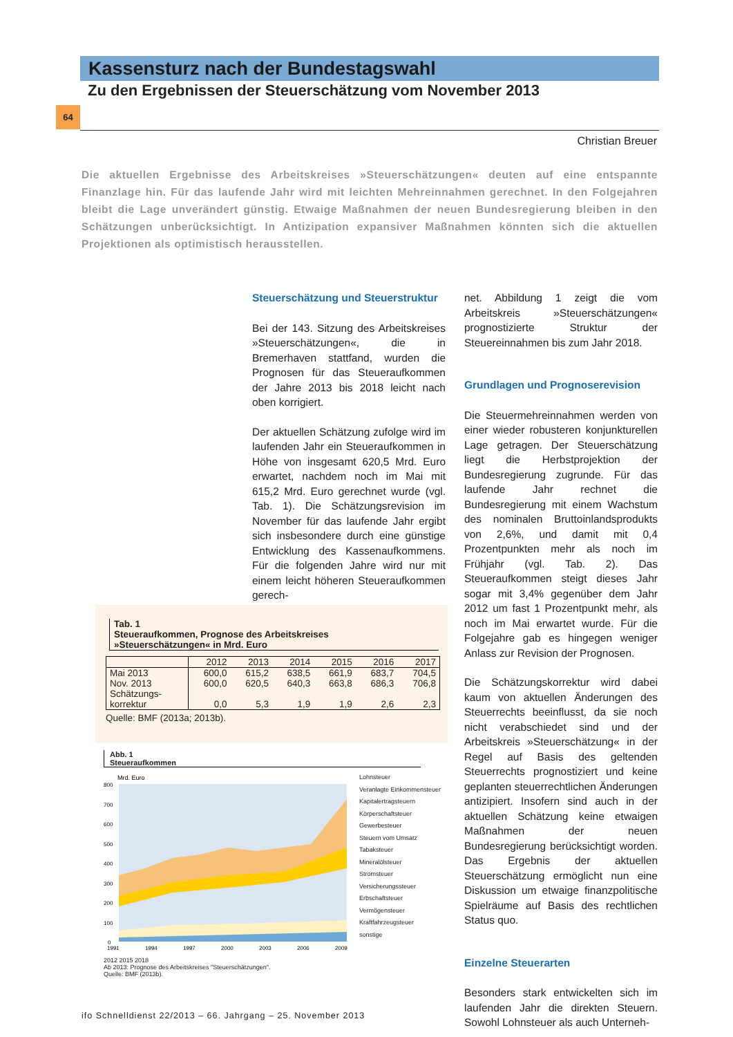Kassensturz nach der Bundestagswahl
Zu den Ergebnissen der Steuerschätzung vom November 2013
64
Christian Breuer
Die aktuellen Ergebnisse des Arbeitskreises »Steuerschätzungen« deuten auf eine entspannte Finanzlage hin. Für das laufende Jahr wird mit leichten Mehreinnahmen gerechnet. In den Folgejahren bleibt die Lage unverändert günstig. Etwaige Maßnahmen der neuen Bundesregierung bleiben in den Schätzungen unberücksichtigt. In Antizipation expansiver Maßnahmen könnten sich die aktuellen Projektionen als optimistisch herausstellen.
Steuerschätzung und Steuerstruktur
Bei der 143. Sitzung des Arbeitskreises »Steuerschätzungen«, die in Bremerhaven stattfand, wurden die Prognosen für das Steueraufkommen der Jahre 2013 bis 2018 leicht nach oben korrigiert.
Der aktuellen Schätzung zufolge wird im laufenden Jahr ein Steueraufkommen in Höhe von insgesamt 620,5 Mrd. Euro erwartet, nachdem noch im Mai mit 615,2 Mrd. Euro gerechnet wurde (vgl. Tab. 1). Die Schätzungsrevision im November für das laufende Jahr ergibt sich insbesondere durch eine günstige Entwicklung des Kassenaufkommens. Für die folgenden Jahre wird nur mit einem leicht höheren Steueraufkommen gerech-
net. Abbildung 1 zeigt die vom Arbeitskreis »Steuerschätzungen« prognostizierte Struktur der Steuereinnahmen bis zum Jahr 2018.
Grundlagen und Prognoserevision
Die Steuermehreinnahmen werden von einer wieder robusteren konjunkturellen Lage getragen. Der Steuerschätzung liegt die Herbstprojektion der Bundesregierung zugrunde. Für das laufende Jahr rechnet die Bundesregierung mit einem Wachstum des nominalen Bruttoinlandsprodukts von 2,6%, und damit mit 0,4 Prozentpunkten mehr als noch im Frühjahr (vgl. Tab. 2). Das Steueraufkommen steigt dieses Jahr sogar mit 3,4% gegenüber dem Jahr 2012 um fast 1 Prozentpunkt mehr, als noch im Mai erwartet wurde. Für die Folgejahre gab es hingegen weniger Anlass zur Revision der Prognosen.
Die Schätzungskorrektur wird dabei kaum von aktuellen Änderungen des Steuerrechts beeinflusst, da sie noch nicht verabschiedet sind und der Arbeitskreis »Steuerschätzung« in der Regel auf Basis des geltenden Steuerrechts prognostiziert und keine geplanten steuerrechtlichen Änderungen antizipiert. Insofern sind auch in der aktuellen Schätzung keine etwaigen Maßnahmen der neuen Bundesregierung berücksichtigt worden. Das Ergebnis der aktuellen Steuerschätzung ermöglicht nun eine Diskussion um etwaige finanzpolitische Spielräume auf Basis des rechtlichen Status quo.
Einzelne Steuerarten
Besonders stark entwickelten sich im laufenden Jahr die direkten Steuern. Sowohl Lohnsteuer als auch Unterneh-
Tab. 1
Steueraufkommen, Prognose des Arbeitskreises
»Steuerschätzungen« in Mrd. Euro
| | 2012 | 2013 | 2014 | 2015 | 2016 | 2017 |
| Mai 2013 | 600,0 | 615,2 | 638,5 | 661,9 | 683,7 | 704,5 |
| Nov. 2013 | 600,0 | 620,5 | 640,3 | 663,8 | 686,3 | 706,8 |
| Schätzungs- korrektur | 0,0 | 5,3 | 1,9 | 1,9 | 2,6 | 2,3 |
Quelle: BMF (2013a; 2013b).
Abb. 1
Steueraufkommen
Mrd. Euro
800
700
600
500
400
300
200
100
0
1991
1994
1997
2000
2003
2006
2009
Lohnsteuer
Veranlagte Einkommensteuer
Kapitalertragsteuern
Körperschaftsteuer
Gewerbesteuer
Steuern vom Umsatz
Tabaksteuer
Mineralölsteuer
Stromsteuer
Versicherungssteuer
Erbschaftsteuer
Vermögensteuer
Kraftfahrzeugsteuer
sonstige
2012 2015 2018
Ab 2013: Prognose des Arbeitskreises "Steuerschätzungen".
Quelle: BMF (2013b).
ifo Schnelldienst 22/2013 – 66. Jahrgang – 25. November 2013